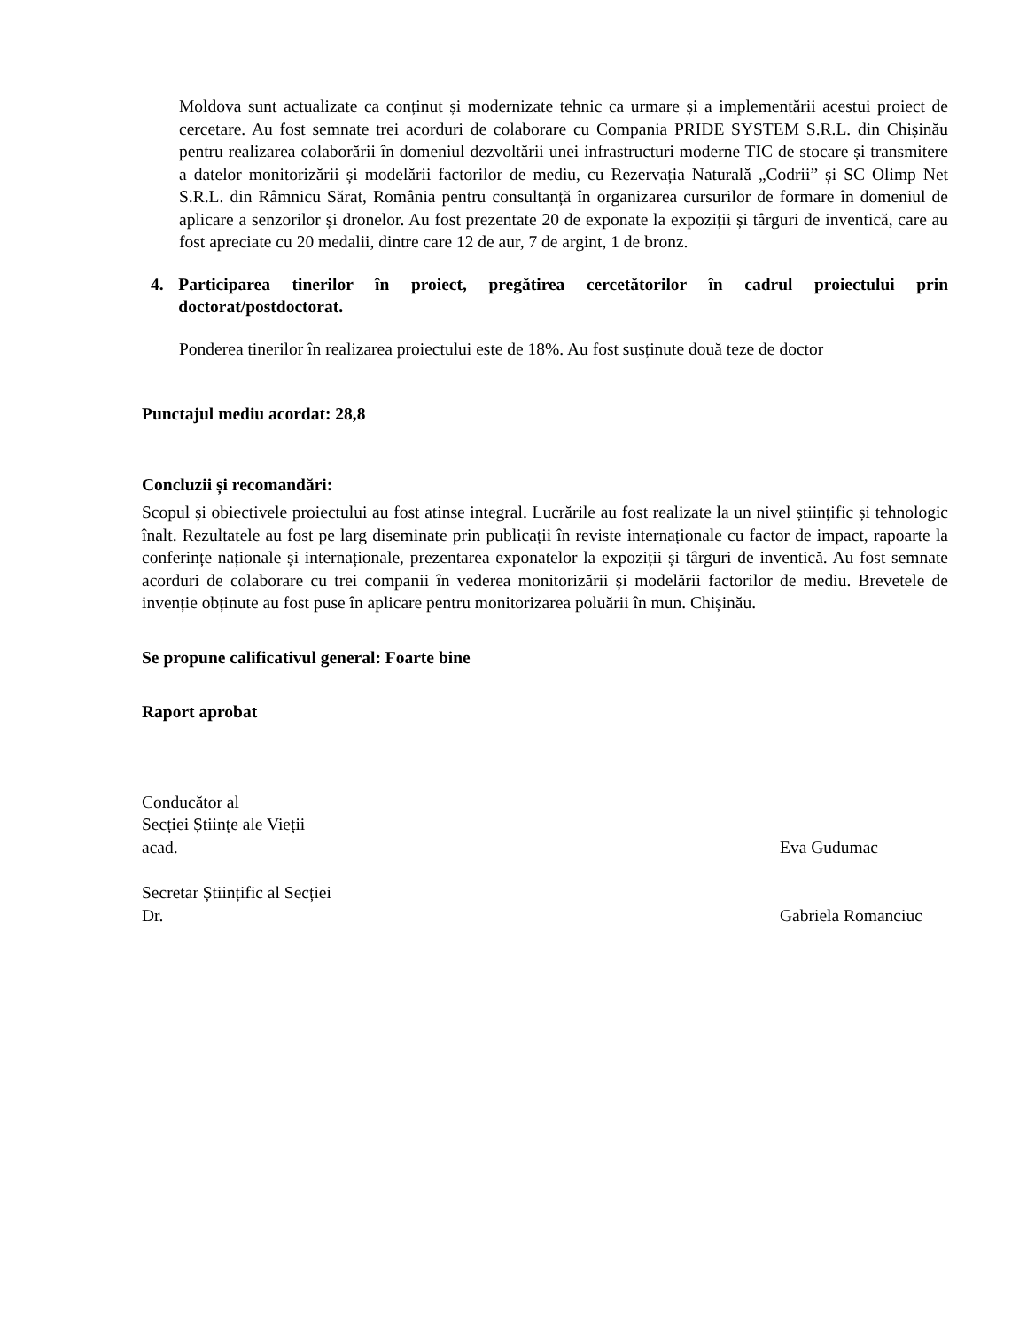Moldova sunt actualizate ca conținut și modernizate tehnic ca urmare și a implementării acestui proiect de cercetare. Au fost semnate trei acorduri de colaborare cu Compania PRIDE SYSTEM S.R.L. din Chișinău pentru realizarea colaborării în domeniul dezvoltării unei infrastructuri moderne TIC de stocare și transmitere a datelor monitorizării și modelării factorilor de mediu, cu Rezervația Naturală „Codrii” și SC Olimp Net S.R.L. din Râmnicu Sărat, România pentru consultanță în organizarea cursurilor de formare în domeniul de aplicare a senzorilor și dronelor. Au fost prezentate 20 de exponate la expoziții și târguri de inventică, care au fost apreciate cu 20 medalii, dintre care 12 de aur, 7 de argint, 1 de bronz.
4. Participarea tinerilor în proiect, pregătirea cercetătorilor în cadrul proiectului prin doctorat/postdoctorat.
Ponderea tinerilor în realizarea proiectului este de 18%. Au fost susținute două teze de doctor
Punctajul mediu acordat: 28,8
Concluzii și recomandări:
Scopul și obiectivele proiectului au fost atinse integral. Lucrările au fost realizate la un nivel științific și tehnologic înalt. Rezultatele au fost pe larg diseminate prin publicații în reviste internaționale cu factor de impact, rapoarte la conferințe naționale și internaționale, prezentarea exponatelor la expoziții și târguri de inventică. Au fost semnate acorduri de colaborare cu trei companii în vederea monitorizării și modelării factorilor de mediu. Brevetele de invenție obținute au fost puse în aplicare pentru monitorizarea poluării în mun. Chișinău.
Se propune calificativul general: Foarte bine
Raport aprobat
Conducător al
Secției Științe ale Vieții
acad. Eva Gudumac
Secretar Științific al Secției
Dr. Gabriela Romanciuc